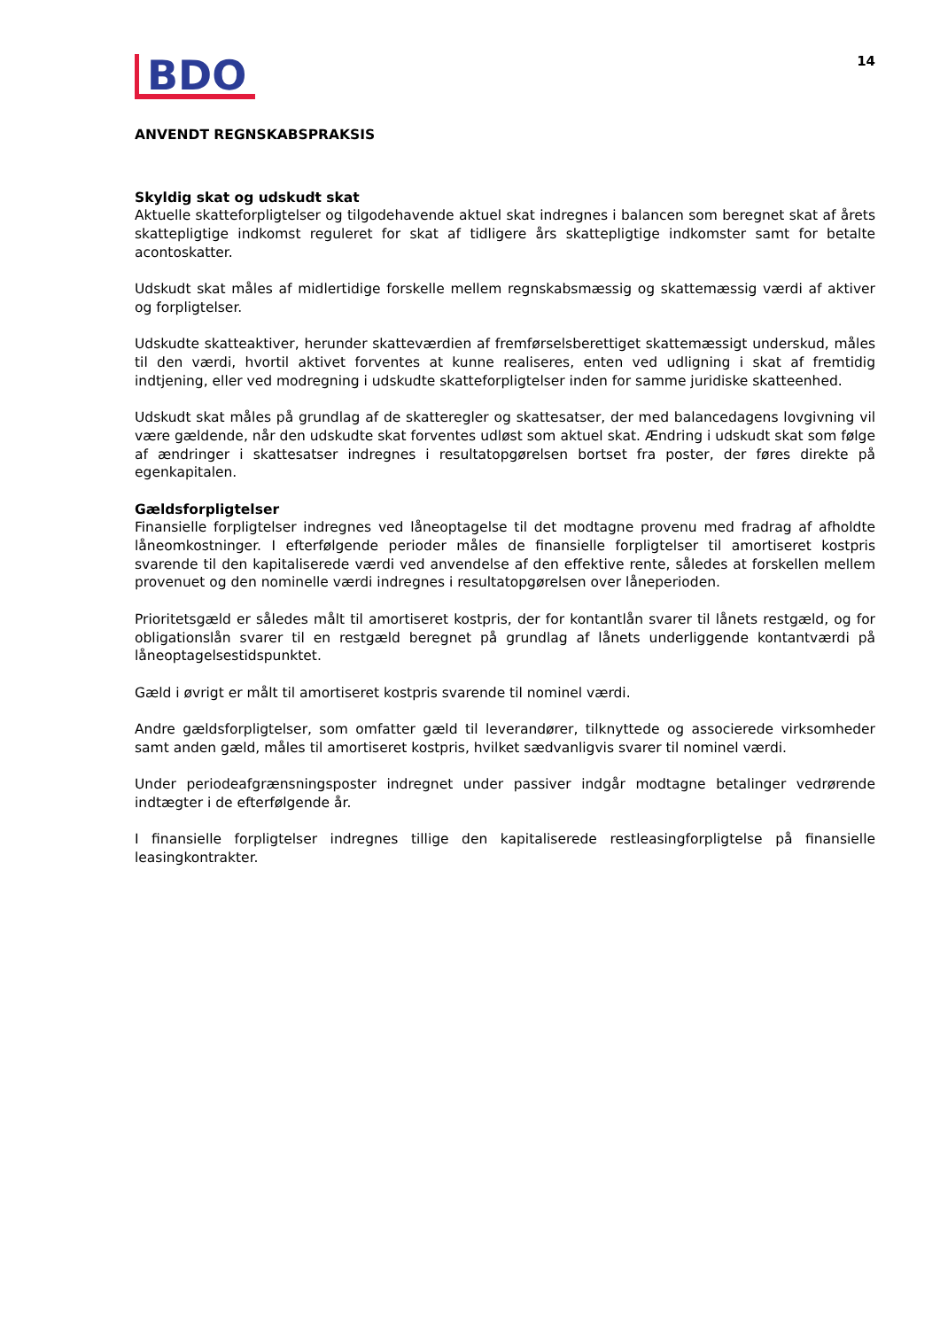BDO
14
ANVENDT REGNSKABSPRAKSIS
Skyldig skat og udskudt skat
Aktuelle skatteforpligtelser og tilgodehavende aktuel skat indregnes i balancen som beregnet skat af årets skattepligtige indkomst reguleret for skat af tidligere års skattepligtige indkomster samt for betalte acontoskatter.
Udskudt skat måles af midlertidige forskelle mellem regnskabsmæssig og skattemæssig værdi af aktiver og forpligtelser.
Udskudte skatteaktiver, herunder skatteværdien af fremførselsberettiget skattemæssigt underskud, måles til den værdi, hvortil aktivet forventes at kunne realiseres, enten ved udligning i skat af fremtidig indtjening, eller ved modregning i udskudte skatteforpligtelser inden for samme juridiske skatteenhed.
Udskudt skat måles på grundlag af de skatteregler og skattesatser, der med balancedagens lovgivning vil være gældende, når den udskudte skat forventes udløst som aktuel skat. Ændring i udskudt skat som følge af ændringer i skattesatser indregnes i resultatopgørelsen bortset fra poster, der føres direkte på egenkapitalen.
Gældsforpligtelser
Finansielle forpligtelser indregnes ved låneoptagelse til det modtagne provenu med fradrag af afholdte låneomkostninger. I efterfølgende perioder måles de finansielle forpligtelser til amortiseret kostpris svarende til den kapitaliserede værdi ved anvendelse af den effektive rente, således at forskellen mellem provenuet og den nominelle værdi indregnes i resultatopgørelsen over låneperioden.
Prioritetsgæld er således målt til amortiseret kostpris, der for kontantlån svarer til lånets restgæld, og for obligationslån svarer til en restgæld beregnet på grundlag af lånets underliggende kontantværdi på låneoptagelsestidspunktet.
Gæld i øvrigt er målt til amortiseret kostpris svarende til nominel værdi.
Andre gældsforpligtelser, som omfatter gæld til leverandører, tilknyttede og associerede virksomheder samt anden gæld, måles til amortiseret kostpris, hvilket sædvanligvis svarer til nominel værdi.
Under periodeafgrænsningsposter indregnet under passiver indgår modtagne betalinger vedrørende indtægter i de efterfølgende år.
I finansielle forpligtelser indregnes tillige den kapitaliserede restleasingforpligtelse på finansielle leasingkontrakter.